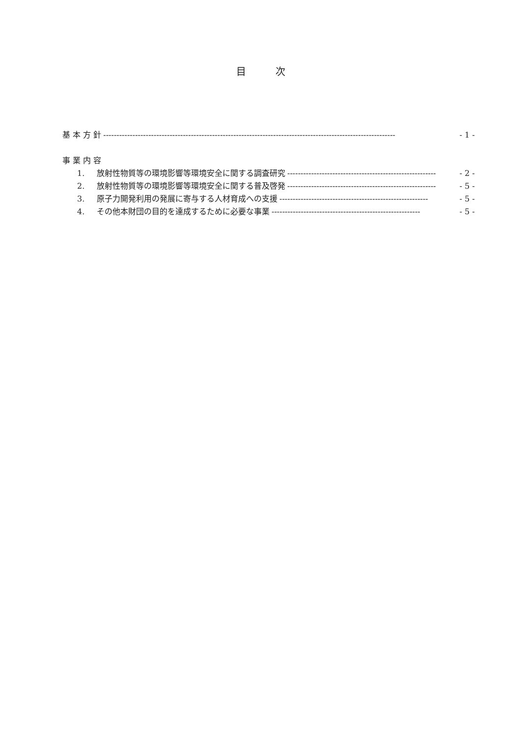目　　　次
基 本 方 針 -------------------------------------------------------------------------------------------------------------- - 1 -
事 業 内 容
1. 放射性物質等の環境影響等環境安全に関する調査研究 -------------------------------------------------------- - 2 -
2. 放射性物質等の環境影響等環境安全に関する普及啓発 -------------------------------------------------------- - 5 -
3. 原子力開発利用の発展に寄与する人材育成への支援 -------------------------------------------------------- - 5 -
4. その他本財団の目的を達成するために必要な事業 -------------------------------------------------------- - 5 -